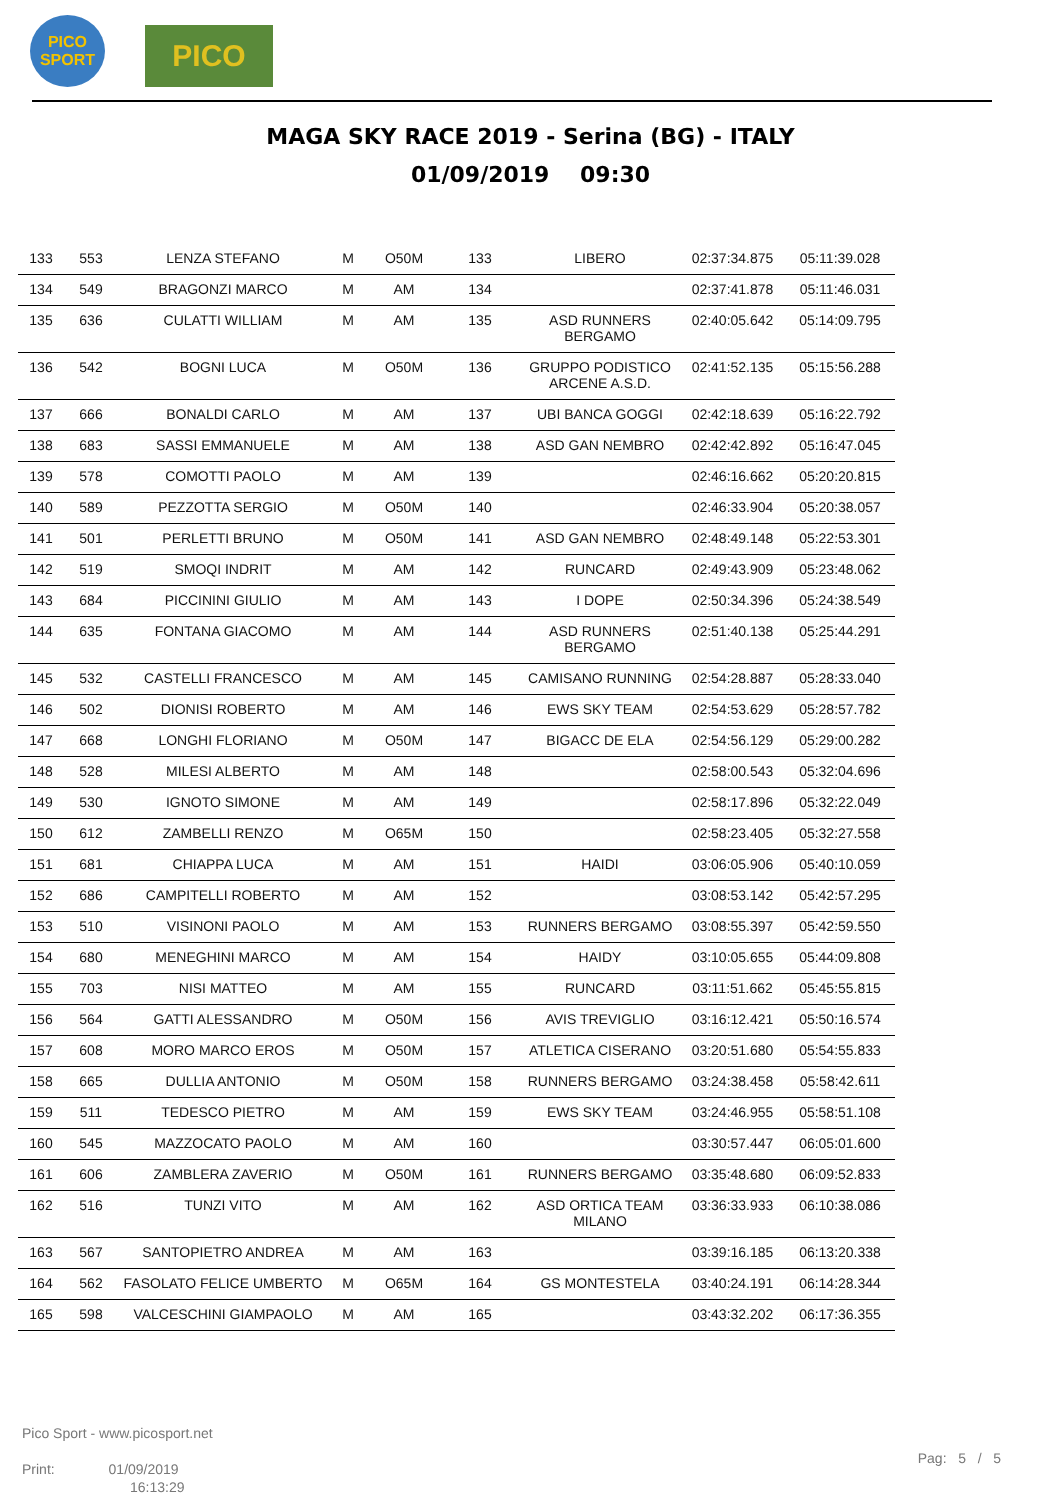PICO
SPORT
PICO
MAGA SKY RACE 2019 - Serina (BG) - ITALY
01/09/2019 09:30
| 133 | 553 | LENZA STEFANO | M | O50M | 133 | LIBERO | 02:37:34.875 | 05:11:39.028 |
| 134 | 549 | BRAGONZI MARCO | M | AM | 134 | | 02:37:41.878 | 05:11:46.031 |
| 135 | 636 | CULATTI WILLIAM | M | AM | 135 | ASD RUNNERS BERGAMO | 02:40:05.642 | 05:14:09.795 |
| 136 | 542 | BOGNI LUCA | M | O50M | 136 | GRUPPO PODISTICO ARCENE A.S.D. | 02:41:52.135 | 05:15:56.288 |
| 137 | 666 | BONALDI CARLO | M | AM | 137 | UBI BANCA GOGGI | 02:42:18.639 | 05:16:22.792 |
| 138 | 683 | SASSI EMMANUELE | M | AM | 138 | ASD GAN NEMBRO | 02:42:42.892 | 05:16:47.045 |
| 139 | 578 | COMOTTI PAOLO | M | AM | 139 | | 02:46:16.662 | 05:20:20.815 |
| 140 | 589 | PEZZOTTA SERGIO | M | O50M | 140 | | 02:46:33.904 | 05:20:38.057 |
| 141 | 501 | PERLETTI BRUNO | M | O50M | 141 | ASD GAN NEMBRO | 02:48:49.148 | 05:22:53.301 |
| 142 | 519 | SMOQI INDRIT | M | AM | 142 | RUNCARD | 02:49:43.909 | 05:23:48.062 |
| 143 | 684 | PICCININI GIULIO | M | AM | 143 | I DOPE | 02:50:34.396 | 05:24:38.549 |
| 144 | 635 | FONTANA GIACOMO | M | AM | 144 | ASD RUNNERS BERGAMO | 02:51:40.138 | 05:25:44.291 |
| 145 | 532 | CASTELLI FRANCESCO | M | AM | 145 | CAMISANO RUNNING | 02:54:28.887 | 05:28:33.040 |
| 146 | 502 | DIONISI ROBERTO | M | AM | 146 | EWS SKY TEAM | 02:54:53.629 | 05:28:57.782 |
| 147 | 668 | LONGHI FLORIANO | M | O50M | 147 | BIGACC DE ELA | 02:54:56.129 | 05:29:00.282 |
| 148 | 528 | MILESI ALBERTO | M | AM | 148 | | 02:58:00.543 | 05:32:04.696 |
| 149 | 530 | IGNOTO SIMONE | M | AM | 149 | | 02:58:17.896 | 05:32:22.049 |
| 150 | 612 | ZAMBELLI RENZO | M | O65M | 150 | | 02:58:23.405 | 05:32:27.558 |
| 151 | 681 | CHIAPPA LUCA | M | AM | 151 | HAIDI | 03:06:05.906 | 05:40:10.059 |
| 152 | 686 | CAMPITELLI ROBERTO | M | AM | 152 | | 03:08:53.142 | 05:42:57.295 |
| 153 | 510 | VISINONI PAOLO | M | AM | 153 | RUNNERS BERGAMO | 03:08:55.397 | 05:42:59.550 |
| 154 | 680 | MENEGHINI MARCO | M | AM | 154 | HAIDY | 03:10:05.655 | 05:44:09.808 |
| 155 | 703 | NISI MATTEO | M | AM | 155 | RUNCARD | 03:11:51.662 | 05:45:55.815 |
| 156 | 564 | GATTI ALESSANDRO | M | O50M | 156 | AVIS TREVIGLIO | 03:16:12.421 | 05:50:16.574 |
| 157 | 608 | MORO MARCO EROS | M | O50M | 157 | ATLETICA CISERANO | 03:20:51.680 | 05:54:55.833 |
| 158 | 665 | DULLIA ANTONIO | M | O50M | 158 | RUNNERS BERGAMO | 03:24:38.458 | 05:58:42.611 |
| 159 | 511 | TEDESCO PIETRO | M | AM | 159 | EWS SKY TEAM | 03:24:46.955 | 05:58:51.108 |
| 160 | 545 | MAZZOCATO PAOLO | M | AM | 160 | | 03:30:57.447 | 06:05:01.600 |
| 161 | 606 | ZAMBLERA ZAVERIO | M | O50M | 161 | RUNNERS BERGAMO | 03:35:48.680 | 06:09:52.833 |
| 162 | 516 | TUNZI VITO | M | AM | 162 | ASD ORTICA TEAM MILANO | 03:36:33.933 | 06:10:38.086 |
| 163 | 567 | SANTOPIETRO ANDREA | M | AM | 163 | | 03:39:16.185 | 06:13:20.338 |
| 164 | 562 | FASOLATO FELICE UMBERTO | M | O65M | 164 | GS MONTESTELA | 03:40:24.191 | 06:14:28.344 |
| 165 | 598 | VALCESCHINI GIAMPAOLO | M | AM | 165 | | 03:43:32.202 | 06:17:36.355 |
Pico Sport - www.picosport.net
Print: 01/09/2019
16:13:29
Pag: 5 / 5